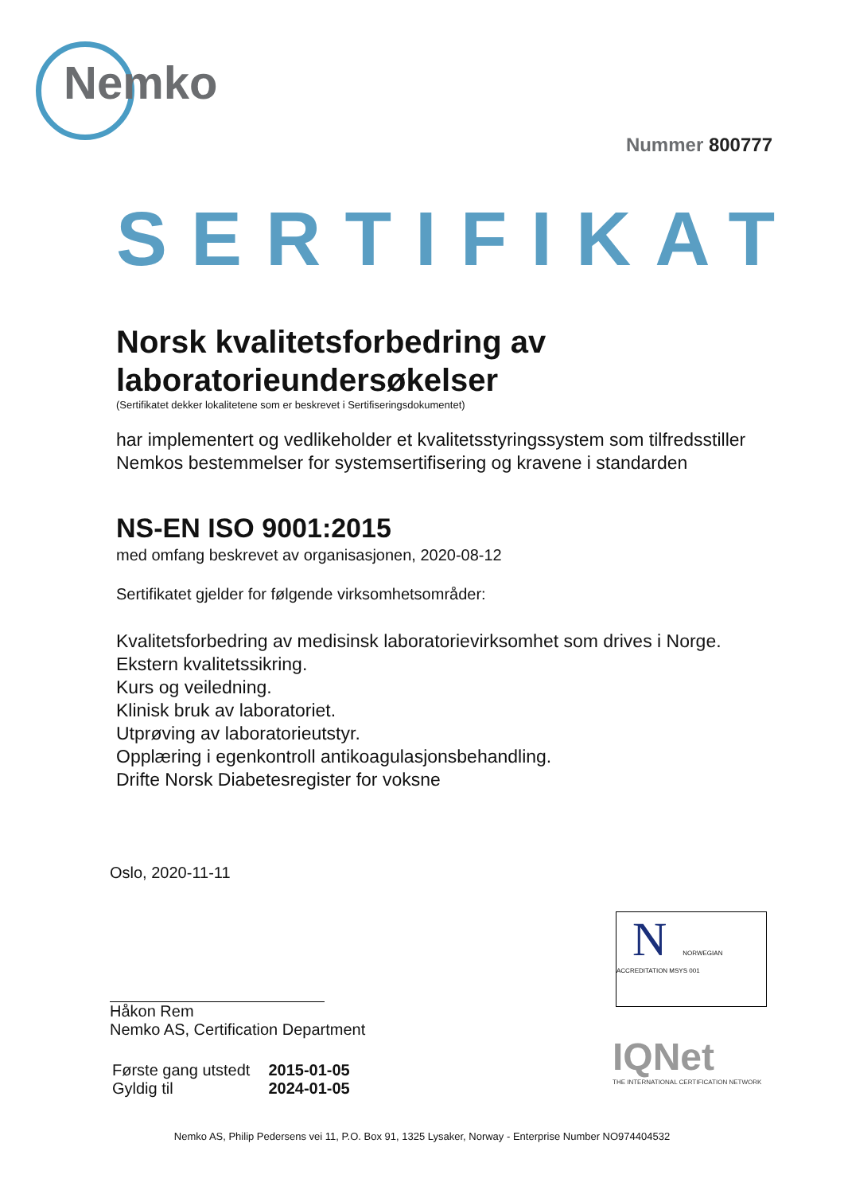Nemko
Nummer 800777
SERTIFIKAT
Norsk kvalitetsforbedring av laboratorieundersøkelser
(Sertifikatet dekker lokalitetene som er beskrevet i Sertifiseringsdokumentet)
har implementert og vedlikeholder et kvalitetsstyringssystem som tilfredsstiller Nemkos bestemmelser for systemsertifisering og kravene i standarden
NS-EN ISO 9001:2015
med omfang beskrevet av organisasjonen, 2020-08-12
Sertifikatet gjelder for følgende virksomhetsområder:
Kvalitetsforbedring av medisinsk laboratorievirksomhet som drives i Norge.
Ekstern kvalitetssikring.
Kurs og veiledning.
Klinisk bruk av laboratoriet.
Utprøving av laboratorieutstyr.
Opplæring i egenkontroll antikoagulasjonsbehandling.
Drifte Norsk Diabetesregister for voksne
Oslo, 2020-11-11
Håkon Rem
Nemko AS, Certification Department
| Første gang utstedt | 2015-01-05 |
| Gyldig til | 2024-01-05 |
N NORWEGIAN ACCREDITATION MSYS 001
IQNet
THE INTERNATIONAL CERTIFICATION NETWORK
Nemko AS, Philip Pedersens vei 11, P.O. Box 91, 1325 Lysaker, Norway - Enterprise Number NO974404532